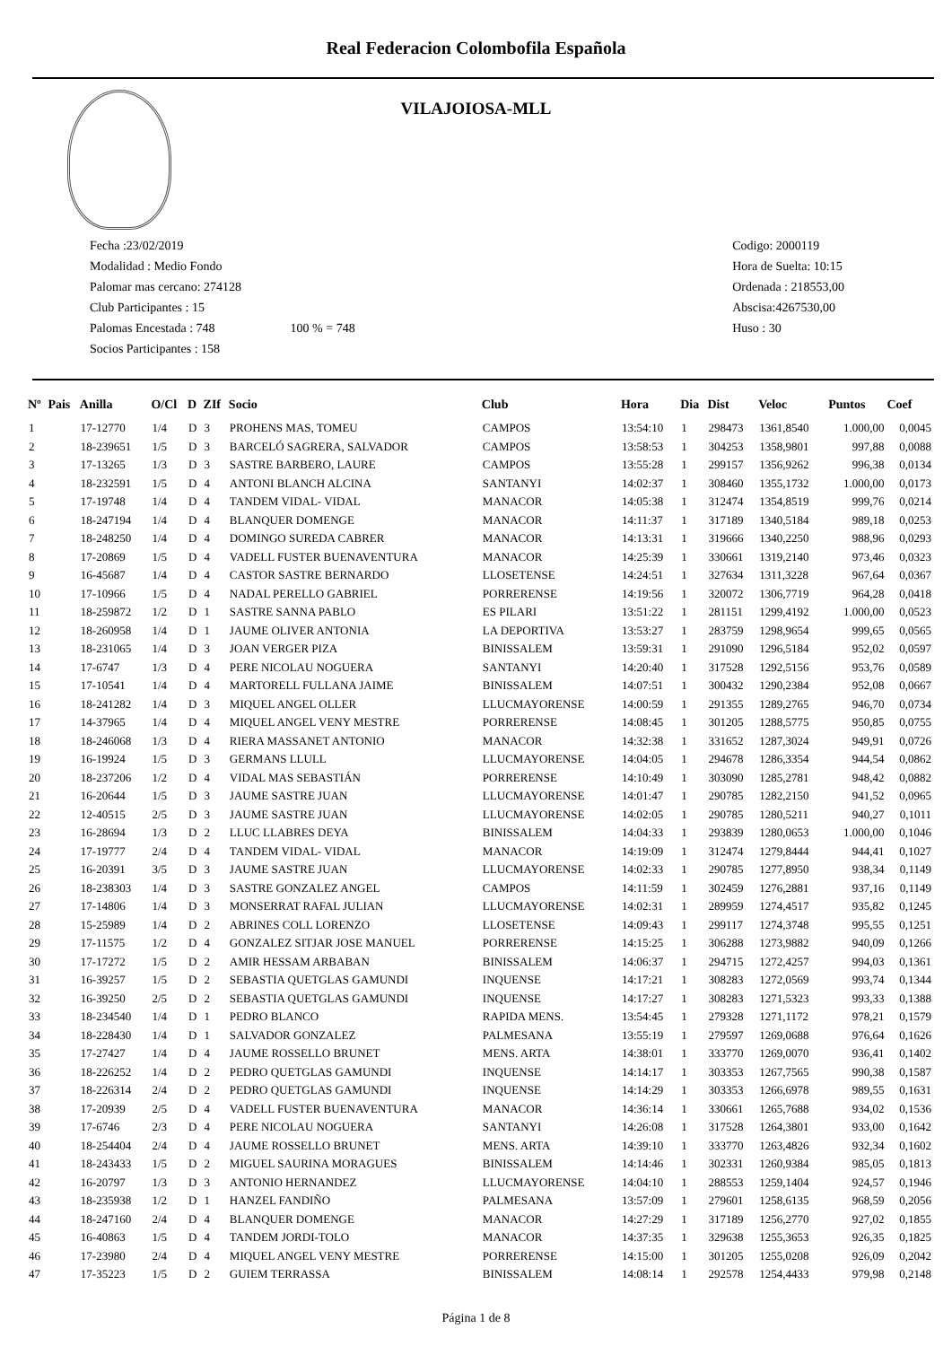Real Federacion Colombofila Española
VILAJOIOSA-MLL
Fecha :23/02/2019
Modalidad : Medio Fondo
Palomar mas cercano: 274128
Club Participantes : 15
Palomas Encestada : 748 100 % = 748
Socios Participantes : 158
Codigo: 2000119
Hora de Suelta: 10:15
Ordenada : 218553,00
Abscisa:4267530,00
Huso : 30
| Nº | Pais | Anilla | O/Cl | D | ZIf | Socio | Club | Hora | Dia | Dist | Veloc | Puntos | Coef |
| --- | --- | --- | --- | --- | --- | --- | --- | --- | --- | --- | --- | --- | --- |
| 1 | | 17-12770 | 1/4 | D | 3 | PROHENS MAS, TOMEU | CAMPOS | 13:54:10 | 1 | 298473 | 1361,8540 | 1.000,00 | 0,0045 |
| 2 | | 18-239651 | 1/5 | D | 3 | BARCELÓ SAGRERA, SALVADOR | CAMPOS | 13:58:53 | 1 | 304253 | 1358,9801 | 997,88 | 0,0088 |
| 3 | | 17-13265 | 1/3 | D | 3 | SASTRE BARBERO, LAURE | CAMPOS | 13:55:28 | 1 | 299157 | 1356,9262 | 996,38 | 0,0134 |
| 4 | | 18-232591 | 1/5 | D | 4 | ANTONI BLANCH ALCINA | SANTANYI | 14:02:37 | 1 | 308460 | 1355,1732 | 1.000,00 | 0,0173 |
| 5 | | 17-19748 | 1/4 | D | 4 | TANDEM VIDAL- VIDAL | MANACOR | 14:05:38 | 1 | 312474 | 1354,8519 | 999,76 | 0,0214 |
| 6 | | 18-247194 | 1/4 | D | 4 | BLANQUER DOMENGE | MANACOR | 14:11:37 | 1 | 317189 | 1340,5184 | 989,18 | 0,0253 |
| 7 | | 18-248250 | 1/4 | D | 4 | DOMINGO SUREDA CABRER | MANACOR | 14:13:31 | 1 | 319666 | 1340,2250 | 988,96 | 0,0293 |
| 8 | | 17-20869 | 1/5 | D | 4 | VADELL FUSTER BUENAVENTURA | MANACOR | 14:25:39 | 1 | 330661 | 1319,2140 | 973,46 | 0,0323 |
| 9 | | 16-45687 | 1/4 | D | 4 | CASTOR SASTRE BERNARDO | LLOSETENSE | 14:24:51 | 1 | 327634 | 1311,3228 | 967,64 | 0,0367 |
| 10 | | 17-10966 | 1/5 | D | 4 | NADAL PERELLO GABRIEL | PORRERENSE | 14:19:56 | 1 | 320072 | 1306,7719 | 964,28 | 0,0418 |
| 11 | | 18-259872 | 1/2 | D | 1 | SASTRE SANNA PABLO | ES PILARI | 13:51:22 | 1 | 281151 | 1299,4192 | 1.000,00 | 0,0523 |
| 12 | | 18-260958 | 1/4 | D | 1 | JAUME OLIVER ANTONIA | LA DEPORTIVA | 13:53:27 | 1 | 283759 | 1298,9654 | 999,65 | 0,0565 |
| 13 | | 18-231065 | 1/4 | D | 3 | JOAN VERGER PIZA | BINISSALEM | 13:59:31 | 1 | 291090 | 1296,5184 | 952,02 | 0,0597 |
| 14 | | 17-6747 | 1/3 | D | 4 | PERE NICOLAU NOGUERA | SANTANYI | 14:20:40 | 1 | 317528 | 1292,5156 | 953,76 | 0,0589 |
| 15 | | 17-10541 | 1/4 | D | 4 | MARTORELL FULLANA JAIME | BINISSALEM | 14:07:51 | 1 | 300432 | 1290,2384 | 952,08 | 0,0667 |
| 16 | | 18-241282 | 1/4 | D | 3 | MIQUEL ANGEL OLLER | LLUCMAYORENSE | 14:00:59 | 1 | 291355 | 1289,2765 | 946,70 | 0,0734 |
| 17 | | 14-37965 | 1/4 | D | 4 | MIQUEL ANGEL VENY MESTRE | PORRERENSE | 14:08:45 | 1 | 301205 | 1288,5775 | 950,85 | 0,0755 |
| 18 | | 18-246068 | 1/3 | D | 4 | RIERA MASSANET ANTONIO | MANACOR | 14:32:38 | 1 | 331652 | 1287,3024 | 949,91 | 0,0726 |
| 19 | | 16-19924 | 1/5 | D | 3 | GERMANS LLULL | LLUCMAYORENSE | 14:04:05 | 1 | 294678 | 1286,3354 | 944,54 | 0,0862 |
| 20 | | 18-237206 | 1/2 | D | 4 | VIDAL MAS SEBASTIÁN | PORRERENSE | 14:10:49 | 1 | 303090 | 1285,2781 | 948,42 | 0,0882 |
| 21 | | 16-20644 | 1/5 | D | 3 | JAUME SASTRE JUAN | LLUCMAYORENSE | 14:01:47 | 1 | 290785 | 1282,2150 | 941,52 | 0,0965 |
| 22 | | 12-40515 | 2/5 | D | 3 | JAUME SASTRE JUAN | LLUCMAYORENSE | 14:02:05 | 1 | 290785 | 1280,5211 | 940,27 | 0,1011 |
| 23 | | 16-28694 | 1/3 | D | 2 | LLUC LLABRES DEYA | BINISSALEM | 14:04:33 | 1 | 293839 | 1280,0653 | 1.000,00 | 0,1046 |
| 24 | | 17-19777 | 2/4 | D | 4 | TANDEM VIDAL- VIDAL | MANACOR | 14:19:09 | 1 | 312474 | 1279,8444 | 944,41 | 0,1027 |
| 25 | | 16-20391 | 3/5 | D | 3 | JAUME SASTRE JUAN | LLUCMAYORENSE | 14:02:33 | 1 | 290785 | 1277,8950 | 938,34 | 0,1149 |
| 26 | | 18-238303 | 1/4 | D | 3 | SASTRE GONZALEZ ANGEL | CAMPOS | 14:11:59 | 1 | 302459 | 1276,2881 | 937,16 | 0,1149 |
| 27 | | 17-14806 | 1/4 | D | 3 | MONSERRAT RAFAL JULIAN | LLUCMAYORENSE | 14:02:31 | 1 | 289959 | 1274,4517 | 935,82 | 0,1245 |
| 28 | | 15-25989 | 1/4 | D | 2 | ABRINES COLL LORENZO | LLOSETENSE | 14:09:43 | 1 | 299117 | 1274,3748 | 995,55 | 0,1251 |
| 29 | | 17-11575 | 1/2 | D | 4 | GONZALEZ SITJAR JOSE MANUEL | PORRERENSE | 14:15:25 | 1 | 306288 | 1273,9882 | 940,09 | 0,1266 |
| 30 | | 17-17272 | 1/5 | D | 2 | AMIR HESSAM ARBABAN | BINISSALEM | 14:06:37 | 1 | 294715 | 1272,4257 | 994,03 | 0,1361 |
| 31 | | 16-39257 | 1/5 | D | 2 | SEBASTIA QUETGLAS GAMUNDI | INQUENSE | 14:17:21 | 1 | 308283 | 1272,0569 | 993,74 | 0,1344 |
| 32 | | 16-39250 | 2/5 | D | 2 | SEBASTIA QUETGLAS GAMUNDI | INQUENSE | 14:17:27 | 1 | 308283 | 1271,5323 | 993,33 | 0,1388 |
| 33 | | 18-234540 | 1/4 | D | 1 | PEDRO BLANCO | RAPIDA MENS. | 13:54:45 | 1 | 279328 | 1271,1172 | 978,21 | 0,1579 |
| 34 | | 18-228430 | 1/4 | D | 1 | SALVADOR GONZALEZ | PALMESANA | 13:55:19 | 1 | 279597 | 1269,0688 | 976,64 | 0,1626 |
| 35 | | 17-27427 | 1/4 | D | 4 | JAUME ROSSELLO BRUNET | MENS. ARTA | 14:38:01 | 1 | 333770 | 1269,0070 | 936,41 | 0,1402 |
| 36 | | 18-226252 | 1/4 | D | 2 | PEDRO QUETGLAS GAMUNDI | INQUENSE | 14:14:17 | 1 | 303353 | 1267,7565 | 990,38 | 0,1587 |
| 37 | | 18-226314 | 2/4 | D | 2 | PEDRO QUETGLAS GAMUNDI | INQUENSE | 14:14:29 | 1 | 303353 | 1266,6978 | 989,55 | 0,1631 |
| 38 | | 17-20939 | 2/5 | D | 4 | VADELL FUSTER BUENAVENTURA | MANACOR | 14:36:14 | 1 | 330661 | 1265,7688 | 934,02 | 0,1536 |
| 39 | | 17-6746 | 2/3 | D | 4 | PERE NICOLAU NOGUERA | SANTANYI | 14:26:08 | 1 | 317528 | 1264,3801 | 933,00 | 0,1642 |
| 40 | | 18-254404 | 2/4 | D | 4 | JAUME ROSSELLO BRUNET | MENS. ARTA | 14:39:10 | 1 | 333770 | 1263,4826 | 932,34 | 0,1602 |
| 41 | | 18-243433 | 1/5 | D | 2 | MIGUEL SAURINA MORAGUES | BINISSALEM | 14:14:46 | 1 | 302331 | 1260,9384 | 985,05 | 0,1813 |
| 42 | | 16-20797 | 1/3 | D | 3 | ANTONIO HERNANDEZ | LLUCMAYORENSE | 14:04:10 | 1 | 288553 | 1259,1404 | 924,57 | 0,1946 |
| 43 | | 18-235938 | 1/2 | D | 1 | HANZEL FANDIÑO | PALMESANA | 13:57:09 | 1 | 279601 | 1258,6135 | 968,59 | 0,2056 |
| 44 | | 18-247160 | 2/4 | D | 4 | BLANQUER DOMENGE | MANACOR | 14:27:29 | 1 | 317189 | 1256,2770 | 927,02 | 0,1855 |
| 45 | | 16-40863 | 1/5 | D | 4 | TANDEM JORDI-TOLO | MANACOR | 14:37:35 | 1 | 329638 | 1255,3653 | 926,35 | 0,1825 |
| 46 | | 17-23980 | 2/4 | D | 4 | MIQUEL ANGEL VENY MESTRE | PORRERENSE | 14:15:00 | 1 | 301205 | 1255,0208 | 926,09 | 0,2042 |
| 47 | | 17-35223 | 1/5 | D | 2 | GUIEM TERRASSA | BINISSALEM | 14:08:14 | 1 | 292578 | 1254,4433 | 979,98 | 0,2148 |
Página 1 de 8